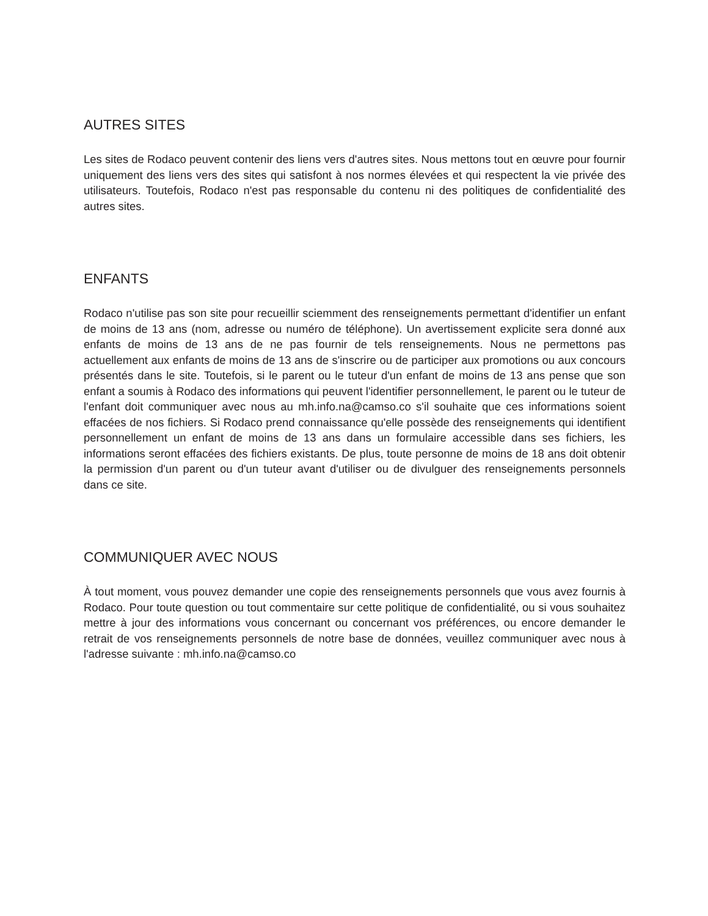AUTRES SITES
Les sites de Rodaco peuvent contenir des liens vers d'autres sites. Nous mettons tout en œuvre pour fournir uniquement des liens vers des sites qui satisfont à nos normes élevées et qui respectent la vie privée des utilisateurs. Toutefois, Rodaco n'est pas responsable du contenu ni des politiques de confidentialité des autres sites.
ENFANTS
Rodaco n'utilise pas son site pour recueillir sciemment des renseignements permettant d'identifier un enfant de moins de 13 ans (nom, adresse ou numéro de téléphone). Un avertissement explicite sera donné aux enfants de moins de 13 ans de ne pas fournir de tels renseignements. Nous ne permettons pas actuellement aux enfants de moins de 13 ans de s'inscrire ou de participer aux promotions ou aux concours présentés dans le site. Toutefois, si le parent ou le tuteur d'un enfant de moins de 13 ans pense que son enfant a soumis à Rodaco des informations qui peuvent l'identifier personnellement, le parent ou le tuteur de l'enfant doit communiquer avec nous au mh.info.na@camso.co s'il souhaite que ces informations soient effacées de nos fichiers. Si Rodaco prend connaissance qu'elle possède des renseignements qui identifient personnellement un enfant de moins de 13 ans dans un formulaire accessible dans ses fichiers, les informations seront effacées des fichiers existants. De plus, toute personne de moins de 18 ans doit obtenir la permission d'un parent ou d'un tuteur avant d'utiliser ou de divulguer des renseignements personnels dans ce site.
COMMUNIQUER AVEC NOUS
À tout moment, vous pouvez demander une copie des renseignements personnels que vous avez fournis à Rodaco. Pour toute question ou tout commentaire sur cette politique de confidentialité, ou si vous souhaitez mettre à jour des informations vous concernant ou concernant vos préférences, ou encore demander le retrait de vos renseignements personnels de notre base de données, veuillez communiquer avec nous à l'adresse suivante : mh.info.na@camso.co